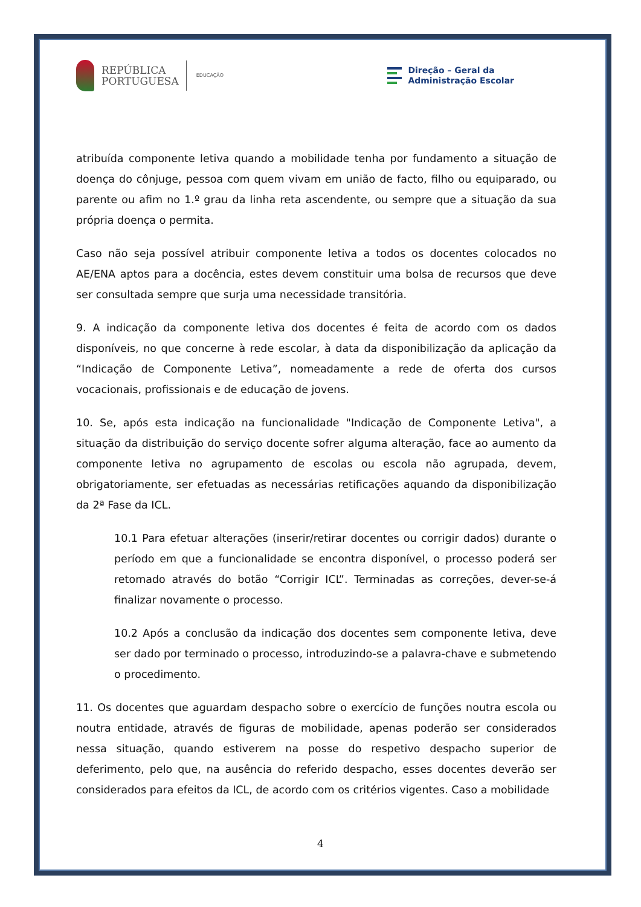REPÚBLICA
PORTUGUESA
EDUCAÇÃO
Direção – Geral da
Administração Escolar
atribuída componente letiva quando a mobilidade tenha por fundamento a situação de doença do cônjuge, pessoa com quem vivam em união de facto, filho ou equiparado, ou parente ou afim no 1.º grau da linha reta ascendente, ou sempre que a situação da sua própria doença o permita.
Caso não seja possível atribuir componente letiva a todos os docentes colocados no AE/ENA aptos para a docência, estes devem constituir uma bolsa de recursos que deve ser consultada sempre que surja uma necessidade transitória.
9. A indicação da componente letiva dos docentes é feita de acordo com os dados disponíveis, no que concerne à rede escolar, à data da disponibilização da aplicação da “Indicação de Componente Letiva”, nomeadamente a rede de oferta dos cursos vocacionais, profissionais e de educação de jovens.
10. Se, após esta indicação na funcionalidade "Indicação de Componente Letiva", a situação da distribuição do serviço docente sofrer alguma alteração, face ao aumento da componente letiva no agrupamento de escolas ou escola não agrupada, devem, obrigatoriamente, ser efetuadas as necessárias retificações aquando da disponibilização da 2ª Fase da ICL.
10.1 Para efetuar alterações (inserir/retirar docentes ou corrigir dados) durante o período em que a funcionalidade se encontra disponível, o processo poderá ser retomado através do botão “Corrigir ICL”. Terminadas as correções, dever-se-á finalizar novamente o processo.
10.2 Após a conclusão da indicação dos docentes sem componente letiva, deve ser dado por terminado o processo, introduzindo-se a palavra-chave e submetendo o procedimento.
11. Os docentes que aguardam despacho sobre o exercício de funções noutra escola ou noutra entidade, através de figuras de mobilidade, apenas poderão ser considerados nessa situação, quando estiverem na posse do respetivo despacho superior de deferimento, pelo que, na ausência do referido despacho, esses docentes deverão ser considerados para efeitos da ICL, de acordo com os critérios vigentes. Caso a mobilidade
4